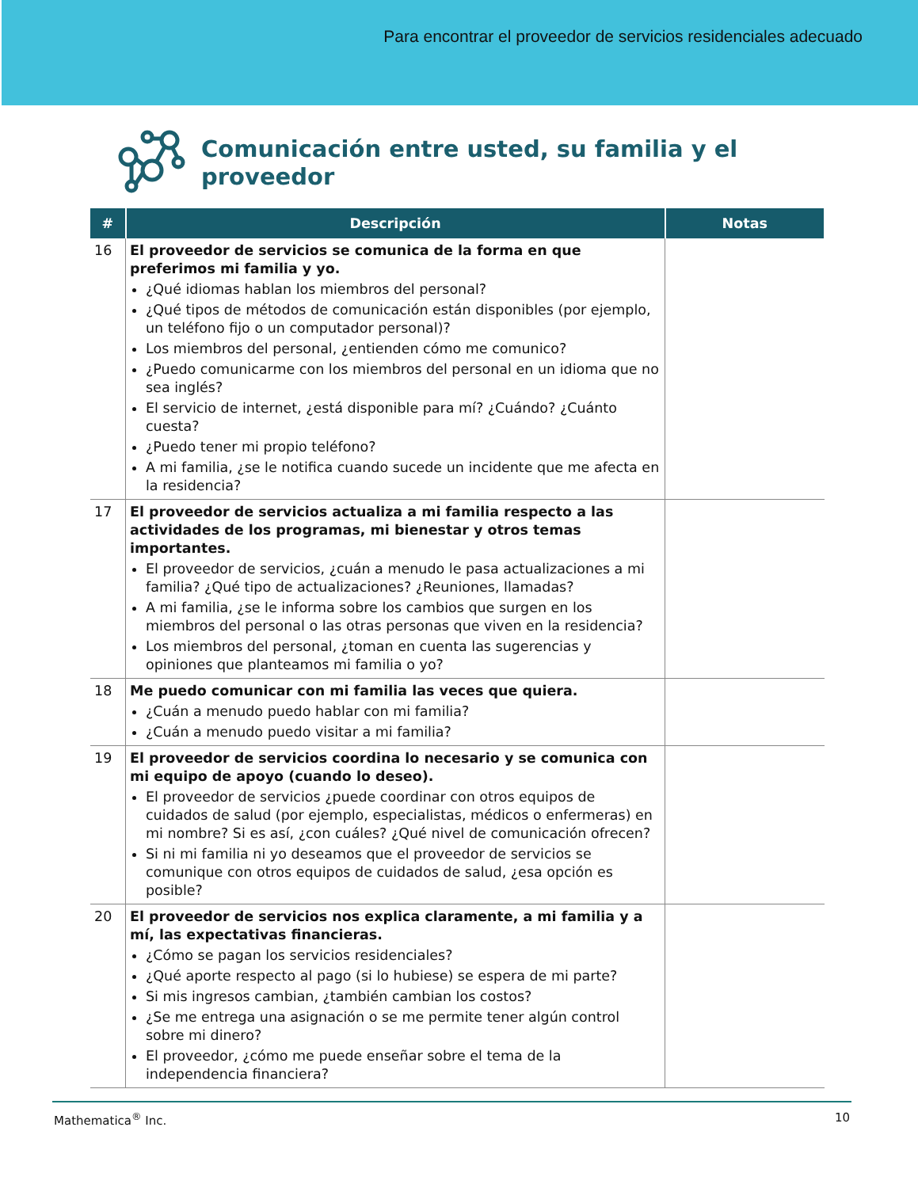Para encontrar el proveedor de servicios residenciales adecuado
Comunicación entre usted, su familia y el
proveedor
| # | Descripción | Notas |
| --- | --- | --- |
| 16 | El proveedor de servicios se comunica de la forma en que preferimos mi familia y yo. ¿Qué idiomas hablan los miembros del personal? ¿Qué tipos de métodos de comunicación están disponibles (por ejemplo, un teléfono fijo o un computador personal)? Los miembros del personal, ¿entienden cómo me comunico? ¿Puedo comunicarme con los miembros del personal en un idioma que no sea inglés? El servicio de internet, ¿está disponible para mí? ¿Cuándo? ¿Cuánto cuesta? ¿Puedo tener mi propio teléfono? A mi familia, ¿se le notifica cuando sucede un incidente que me afecta en la residencia? | |
| 17 | El proveedor de servicios actualiza a mi familia respecto a las actividades de los programas, mi bienestar y otros temas importantes. El proveedor de servicios, ¿cuán a menudo le pasa actualizaciones a mi familia? ¿Qué tipo de actualizaciones? ¿Reuniones, llamadas? A mi familia, ¿se le informa sobre los cambios que surgen en los miembros del personal o las otras personas que viven en la residencia? Los miembros del personal, ¿toman en cuenta las sugerencias y opiniones que planteamos mi familia o yo? | |
| 18 | Me puedo comunicar con mi familia las veces que quiera. ¿Cuán a menudo puedo hablar con mi familia? ¿Cuán a menudo puedo visitar a mi familia? | |
| 19 | El proveedor de servicios coordina lo necesario y se comunica con mi equipo de apoyo (cuando lo deseo). El proveedor de servicios ¿puede coordinar con otros equipos de cuidados de salud (por ejemplo, especialistas, médicos o enfermeras) en mi nombre? Si es así, ¿con cuáles? ¿Qué nivel de comunicación ofrecen? Si ni mi familia ni yo deseamos que el proveedor de servicios se comunique con otros equipos de cuidados de salud, ¿esa opción es posible? | |
| 20 | El proveedor de servicios nos explica claramente, a mi familia y a mí, las expectativas financieras. ¿Cómo se pagan los servicios residenciales? ¿Qué aporte respecto al pago (si lo hubiese) se espera de mi parte? Si mis ingresos cambian, ¿también cambian los costos? ¿Se me entrega una asignación o se me permite tener algún control sobre mi dinero? El proveedor, ¿cómo me puede enseñar sobre el tema de la independencia financiera? | |
Mathematica<sup>®</sup> Inc. 10